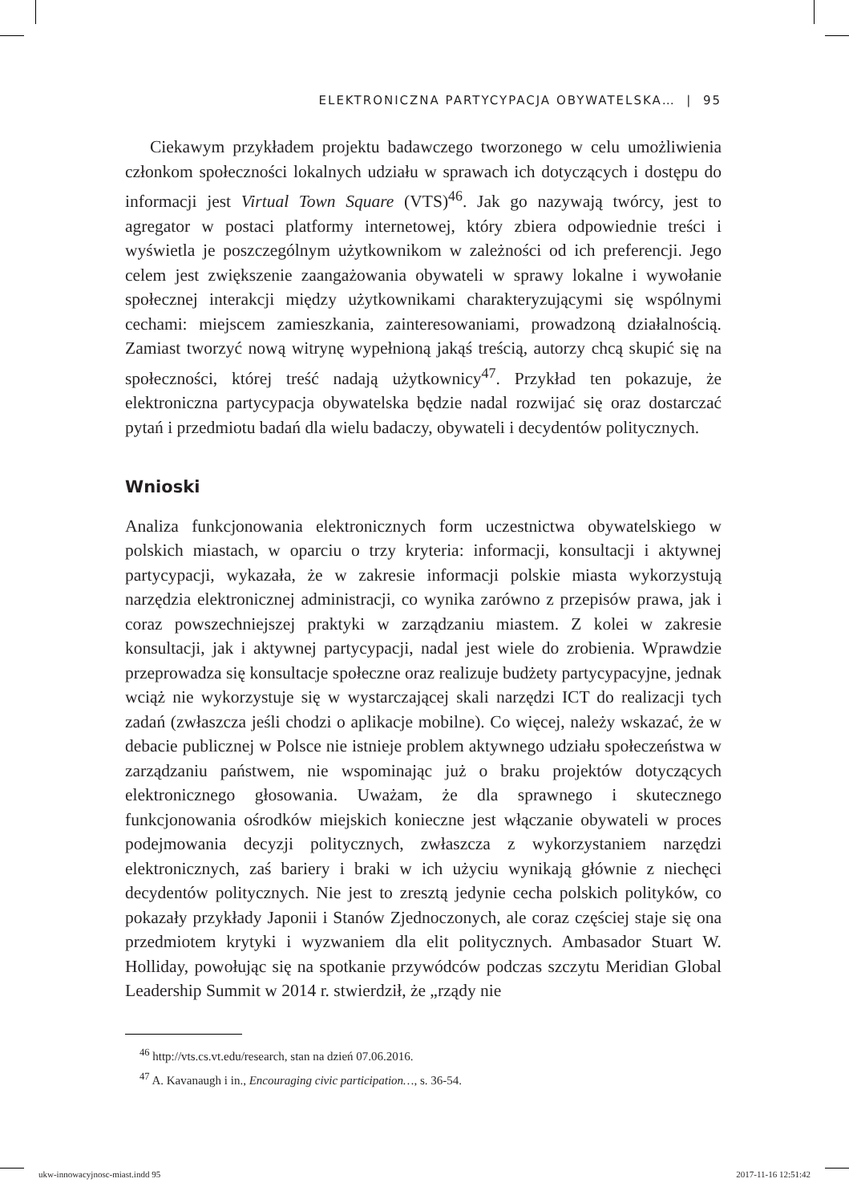ELEKTRONICZNA PARTYCYPACJA OBYWATELSKA… | 95
Ciekawym przykładem projektu badawczego tworzonego w celu umożliwienia członkom społeczności lokalnych udziału w sprawach ich dotyczących i dostępu do informacji jest Virtual Town Square (VTS)<sup>46</sup>. Jak go nazywają twórcy, jest to agregator w postaci platformy internetowej, który zbiera odpowiednie treści i wyświetla je poszczególnym użytkownikom w zależności od ich preferencji. Jego celem jest zwiększenie zaangażowania obywateli w sprawy lokalne i wywołanie społecznej interakcji między użytkownikami charakteryzującymi się wspólnymi cechami: miejscem zamieszkania, zainteresowaniami, prowadzoną działalnością. Zamiast tworzyć nową witrynę wypełnioną jakąś treścią, autorzy chcą skupić się na społeczności, której treść nadają użytkownicy<sup>47</sup>. Przykład ten pokazuje, że elektroniczna partycypacja obywatelska będzie nadal rozwijać się oraz dostarczać pytań i przedmiotu badań dla wielu badaczy, obywateli i decydentów politycznych.
Wnioski
Analiza funkcjonowania elektronicznych form uczestnictwa obywatelskiego w polskich miastach, w oparciu o trzy kryteria: informacji, konsultacji i aktywnej partycypacji, wykazała, że w zakresie informacji polskie miasta wykorzystują narzędzia elektronicznej administracji, co wynika zarówno z przepisów prawa, jak i coraz powszechniejszej praktyki w zarządzaniu miastem. Z kolei w zakresie konsultacji, jak i aktywnej partycypacji, nadal jest wiele do zrobienia. Wprawdzie przeprowadza się konsultacje społeczne oraz realizuje budżety partycypacyjne, jednak wciąż nie wykorzystuje się w wystarczającej skali narzędzi ICT do realizacji tych zadań (zwłaszcza jeśli chodzi o aplikacje mobilne). Co więcej, należy wskazać, że w debacie publicznej w Polsce nie istnieje problem aktywnego udziału społeczeństwa w zarządzaniu państwem, nie wspominając już o braku projektów dotyczących elektronicznego głosowania. Uważam, że dla sprawnego i skutecznego funkcjonowania ośrodków miejskich konieczne jest włączanie obywateli w proces podejmowania decyzji politycznych, zwłaszcza z wykorzystaniem narzędzi elektronicznych, zaś bariery i braki w ich użyciu wynikają głównie z niechęci decydentów politycznych. Nie jest to zresztą jedynie cecha polskich polityków, co pokazały przykłady Japonii i Stanów Zjednoczonych, ale coraz częściej staje się ona przedmiotem krytyki i wyzwaniem dla elit politycznych. Ambasador Stuart W. Holliday, powołując się na spotkanie przywódców podczas szczytu Meridian Global Leadership Summit w 2014 r. stwierdził, że „rządy nie
<sup>46</sup> http://vts.cs.vt.edu/research, stan na dzień 07.06.2016.
<sup>47</sup> A. Kavanaugh i in., Encouraging civic participation…, s. 36-54.
ukw-innowacyjnosc-miast.indd 95 2017-11-16 12:51:42